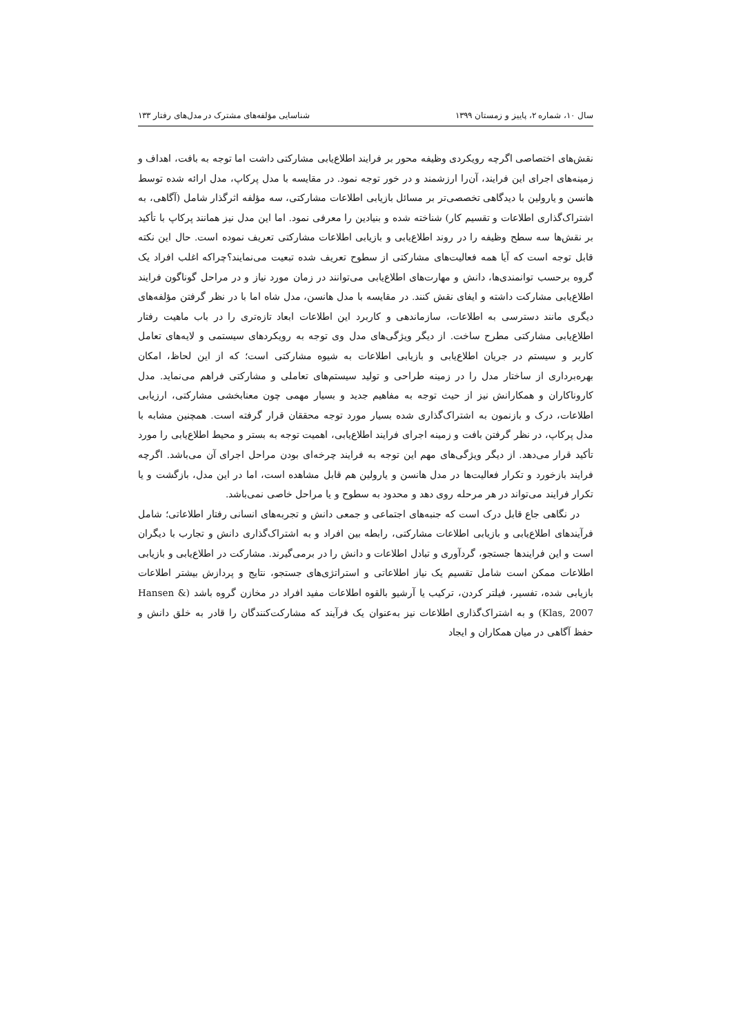سال ۱۰، شماره ۲، پاییز و زمستان ۱۳۹۹ شناسایی مؤلفه‌های مشترک در مدل‌های رفتار ۱۳۳
نقش‌های اختصاصی اگرچه رویکردی وظیفه محور بر فرایند اطلاع‌یابی مشارکتی داشت اما توجه به بافت، اهداف و زمینه‌های اجرای این فرایند، آن‌را ارزشمند و در خور توجه نمود. در مقایسه با مدل پرکاپ، مدل ارائه شده توسط هانسن و یارولین با دیدگاهی تخصصی‌تر بر مسائل بازیابی اطلاعات مشارکتی، سه مؤلفه اثرگذار شامل (آگاهی، به اشتراک‌گذاری اطلاعات و تقسیم کار) شناخته شده و بنیادین را معرفی نمود. اما این مدل نیز همانند پرکاپ با تأکید بر نقش‌ها سه سطح وظیفه را در روند اطلاع‌یابی و بازیابی اطلاعات مشارکتی تعریف نموده است. حال این نکته قابل توجه است که آیا همه فعالیت‌های مشارکتی از سطوح تعریف شده تبعیت می‌نمایند؟چراکه اغلب افراد یک گروه برحسب توانمندی‌ها، دانش و مهارت‌های اطلاع‌یابی می‌توانند در زمان مورد نیاز و در مراحل گوناگون فرایند اطلاع‌یابی مشارکت داشته و ایفای نقش کنند. در مقایسه با مدل هانسن، مدل شاه اما با در نظر گرفتن مؤلفه‌های دیگری مانند دسترسی به اطلاعات، سازماندهی و کاربرد این اطلاعات ابعاد تازه‌تری را در باب ماهیت رفتار اطلاع‌یابی مشارکتی مطرح ساخت. از دیگر ویژگی‌های مدل وی توجه به رویکردهای سیستمی و لایه‌های تعامل کاربر و سیستم در جریان اطلاع‌یابی و بازیابی اطلاعات به شیوه مشارکتی است؛ که از این لحاظ، امکان بهره‌برداری از ساختار مدل را در زمینه طراحی و تولید سیستم‌های تعاملی و مشارکتی فراهم می‌نماید. مدل کاروناکاران و همکارانش نیز از حیث توجه به مفاهیم جدید و بسیار مهمی چون معنابخشی مشارکتی، ارزیابی اطلاعات، درک و بازنمون به اشتراک‌گذاری شده بسیار مورد توجه محققان قرار گرفته است. همچنین مشابه با مدل پرکاپ، در نظر گرفتن بافت و زمینه اجرای فرایند اطلاع‌یابی، اهمیت توجه به بستر و محیط اطلاع‌یابی را مورد تأکید قرار می‌دهد. از دیگر ویژگی‌های مهم این توجه به فرایند چرخه‌ای بودن مراحل اجرای آن می‌باشد. اگرچه فرایند بازخورد و تکرار فعالیت‌ها در مدل هانسن و یارولین هم قابل مشاهده است، اما در این مدل، بازگشت و یا تکرار فرایند می‌تواند در هر مرحله روی دهد و محدود به سطوح و یا مراحل خاصی نمی‌باشد.
در نگاهی جاع قابل درک است که جنبه‌های اجتماعی و جمعی دانش و تجربه‌های انسانی رفتار اطلاعاتی؛ شامل فرآیندهای اطلاع‌یابی و بازیابی اطلاعات مشارکتی، رابطه بین افراد و به اشتراک‌گذاری دانش و تجارب با دیگران است و این فرایندها جستجو، گردآوری و تبادل اطلاعات و دانش را در برمی‌گیرند. مشارکت در اطلاع‌یابی و بازیابی اطلاعات ممکن است شامل تقسیم یک نیاز اطلاعاتی و استراتژی‌های جستجو، نتایج و پردازش بیشتر اطلاعات بازیابی شده، تفسیر، فیلتر کردن، ترکیب یا آرشیو بالقوه اطلاعات مفید افراد در مخازن گروه باشد (Hansen & Klas, 2007) و به اشتراک‌گذاری اطلاعات نیز به‌عنوان یک فرآیند که مشارکت‌کنندگان را قادر به خلق دانش و حفظ آگاهی در میان همکاران و ایجاد